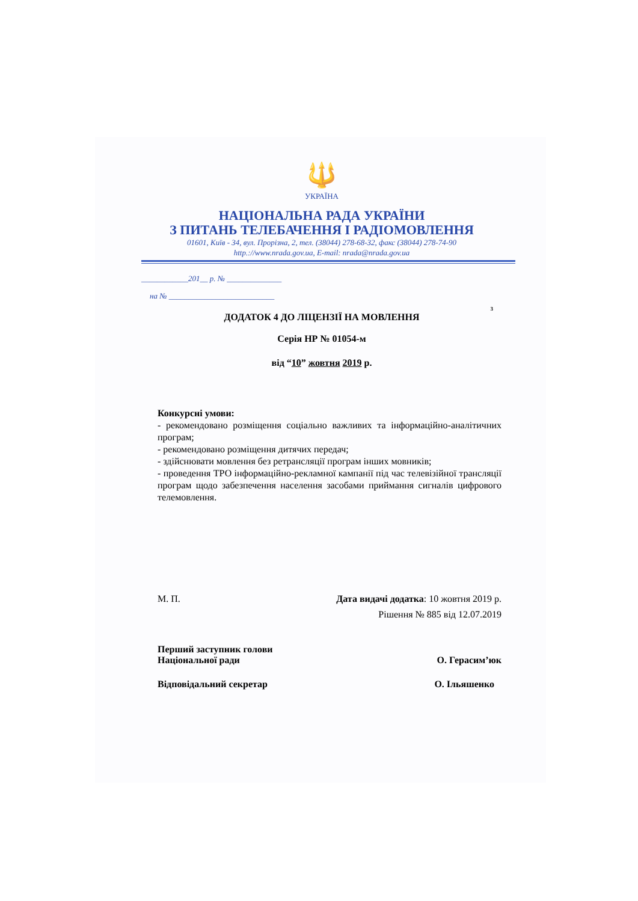🔱
УКРАЇНА
НАЦІОНАЛЬНА РАДА УКРАЇНИ
З ПИТАНЬ ТЕЛЕБАЧЕННЯ І РАДІОМОВЛЕННЯ
01601, Київ - 34, вул. Прорізна, 2, тел. (38044) 278-68-32, факс (38044) 278-74-90
http.://www.nrada.gov.ua, E-mail: nrada@nrada.gov.ua
____________201__ р. № ______________
на № ___________________________
3
ДОДАТОК 4 ДО ЛІЦЕНЗІЇ НА МОВЛЕННЯ
Серія НР № 01054-м
від “10” жовтня 2019 р.
Конкурсні умови:
- рекомендовано розміщення соціально важливих та інформаційно-аналітичних програм;
- рекомендовано розміщення дитячих передач;
- здійснювати мовлення без ретрансляції програм інших мовників;
- проведення ТРО інформаційно-рекламної кампанії під час телевізійної трансляції програм щодо забезпечення населення засобами приймання сигналів цифрового телемовлення.
М. П. Дата видачі додатка: 10 жовтня 2019 р.
Рішення № 885 від 12.07.2019
Перший заступник голови
Національної ради О. Герасим’юк
Відповідальний секретар О. Ільяшенко